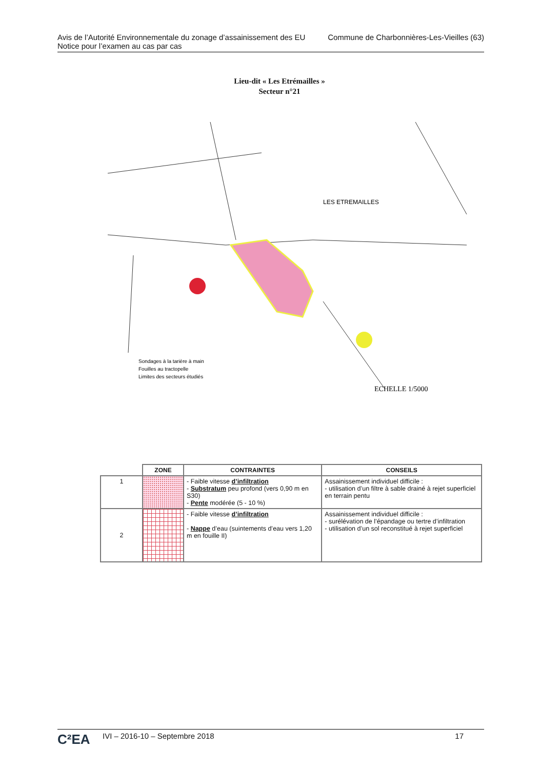Avis de l’Autorité Environnementale du zonage d’assainissement des EU
Notice pour l’examen au cas par cas
Commune de Charbonnières-Les-Vieilles (63)
Lieu-dit « Les Etrémailles »
Secteur n°21
LES ETREMAILLES
Sondages à la tarière à main
Fouilles au tractopelle
Limites des secteurs étudiés
ECHELLE 1/5000
| | ZONE | CONTRAINTES | CONSEILS |
| --- | --- | --- | --- |
| 1 | | - Faible vitesse d’infiltration - Substratum peu profond (vers 0,90 m en S30) - Pente modérée (5 - 10 %) | Assainissement individuel difficile : - utilisation d’un filtre à sable drainé à rejet superficiel en terrain pentu |
| 2 | | - Faible vitesse d’infiltration - Nappe d’eau (suintements d’eau vers 1,20 m en fouille II) | Assainissement individuel difficile : - surélévation de l’épandage ou tertre d’infiltration - utilisation d’un sol reconstitué à rejet superficiel |
C²EA
IVI – 2016-10 – Septembre 2018 17